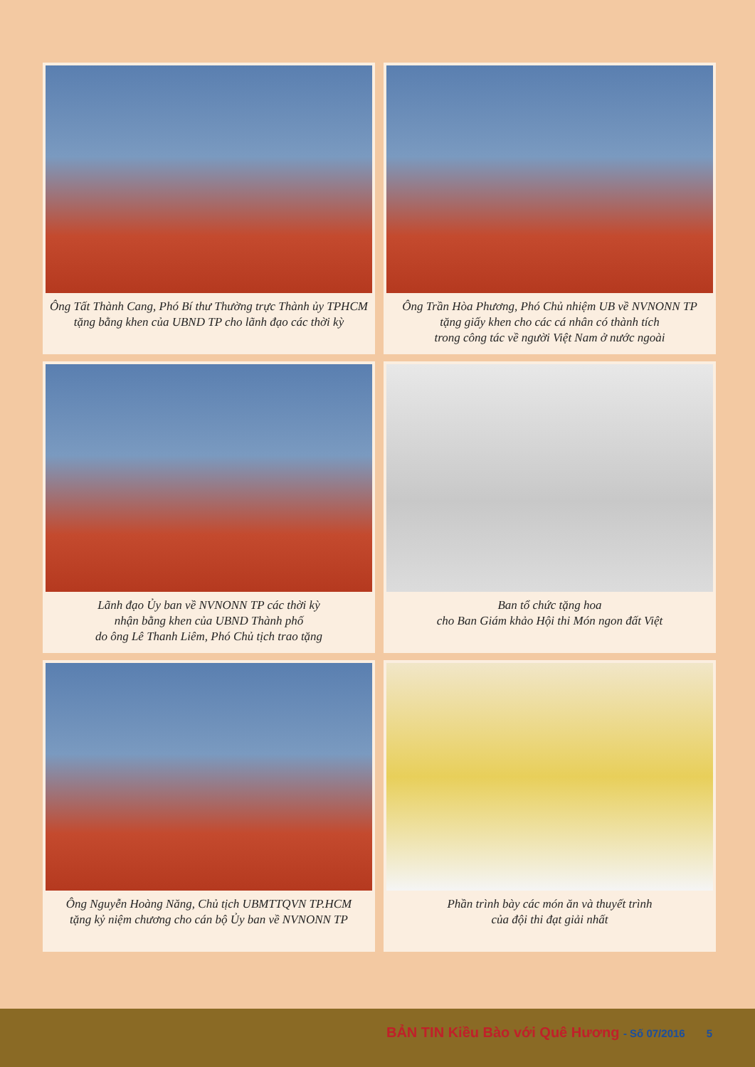Ông Tất Thành Cang, Phó Bí thư Thường trực Thành ủy TPHCM
tặng bằng khen của UBND TP cho lãnh đạo các thời kỳ
Ông Trần Hòa Phương, Phó Chủ nhiệm UB về NVNONN TP
tặng giấy khen cho các cá nhân có thành tích
trong công tác về người Việt Nam ở nước ngoài
Lãnh đạo Ủy ban về NVNONN TP các thời kỳ
nhận bằng khen của UBND Thành phố
do ông Lê Thanh Liêm, Phó Chủ tịch trao tặng
Ban tổ chức tặng hoa
cho Ban Giám khảo Hội thi Món ngon đất Việt
Ông Nguyễn Hoàng Năng, Chủ tịch UBMTTQVN TP.HCM
tặng kỷ niệm chương cho cán bộ Ủy ban về NVNONN TP
Phần trình bày các món ăn và thuyết trình
của đội thi đạt giải nhất
BẢN TIN Kiều Bào với Quê Hương - Số 07/2016 5